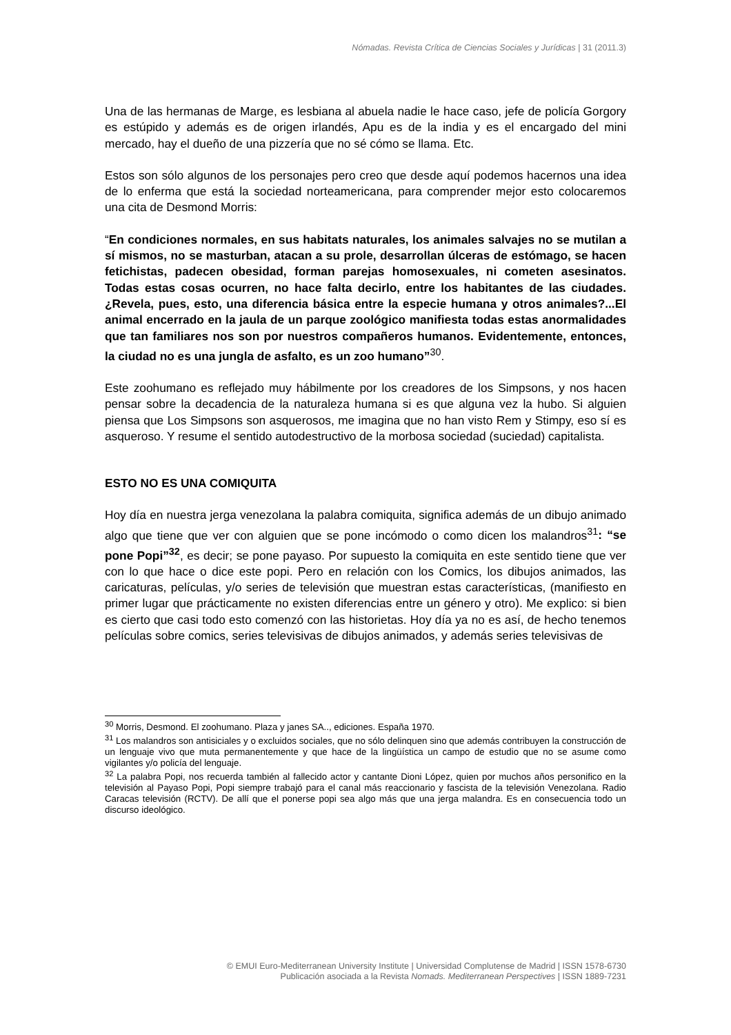Nómadas. Revista Crítica de Ciencias Sociales y Jurídicas | 31 (2011.3)
Una de las hermanas de Marge, es lesbiana al abuela nadie le hace caso, jefe de policía Gorgory es estúpido y además es de origen irlandés, Apu es de la india y es el encargado del mini mercado, hay el dueño de una pizzería que no sé cómo se llama. Etc.
Estos son sólo algunos de los personajes pero creo que desde aquí podemos hacernos una idea de lo enferma que está la sociedad norteamericana, para comprender mejor esto colocaremos una cita de Desmond Morris:
“En condiciones normales, en sus habitats naturales, los animales salvajes no se mutilan a sí mismos, no se masturban, atacan a su prole, desarrollan úlceras de estómago, se hacen fetichistas, padecen obesidad, forman parejas homosexuales, ni cometen asesinatos. Todas estas cosas ocurren, no hace falta decirlo, entre los habitantes de las ciudades. ¿Revela, pues, esto, una diferencia básica entre la especie humana y otros animales?...El animal encerrado en la jaula de un parque zoológico manifiesta todas estas anormalidades que tan familiares nos son por nuestros compañeros humanos. Evidentemente, entonces, la ciudad no es una jungla de asfalto, es un zoo humano”<sup>30</sup>.
Este zoohumano es reflejado muy hábilmente por los creadores de los Simpsons, y nos hacen pensar sobre la decadencia de la naturaleza humana si es que alguna vez la hubo. Si alguien piensa que Los Simpsons son asquerosos, me imagina que no han visto Rem y Stimpy, eso sí es asqueroso. Y resume el sentido autodestructivo de la morbosa sociedad (suciedad) capitalista.
ESTO NO ES UNA COMIQUITA
Hoy día en nuestra jerga venezolana la palabra comiquita, significa además de un dibujo animado algo que tiene que ver con alguien que se pone incómodo o como dicen los malandros<sup>31</sup>: “se pone Popi”<sup>32</sup>, es decir; se pone payaso. Por supuesto la comiquita en este sentido tiene que ver con lo que hace o dice este popi. Pero en relación con los Comics, los dibujos animados, las caricaturas, películas, y/o series de televisión que muestran estas características, (manifiesto en primer lugar que prácticamente no existen diferencias entre un género y otro). Me explico: si bien es cierto que casi todo esto comenzó con las historietas. Hoy día ya no es así, de hecho tenemos películas sobre comics, series televisivas de dibujos animados, y además series televisivas de
<sup>30</sup> Morris, Desmond. El zoohumano. Plaza y janes SA.., ediciones. España 1970.
<sup>31</sup> Los malandros son antisiciales y o excluidos sociales, que no sólo delinquen sino que además contribuyen la construcción de un lenguaje vivo que muta permanentemente y que hace de la lingüística un campo de estudio que no se asume como vigilantes y/o policía del lenguaje.
<sup>32</sup> La palabra Popi, nos recuerda también al fallecido actor y cantante Dioni López, quien por muchos años personifico en la televisión al Payaso Popi, Popi siempre trabajó para el canal más reaccionario y fascista de la televisión Venezolana. Radio Caracas televisión (RCTV). De allí que el ponerse popi sea algo más que una jerga malandra. Es en consecuencia todo un discurso ideológico.
© EMUI Euro-Mediterranean University Institute | Universidad Complutense de Madrid | ISSN 1578-6730
Publicación asociada a la Revista Nomads. Mediterranean Perspectives | ISSN 1889-7231